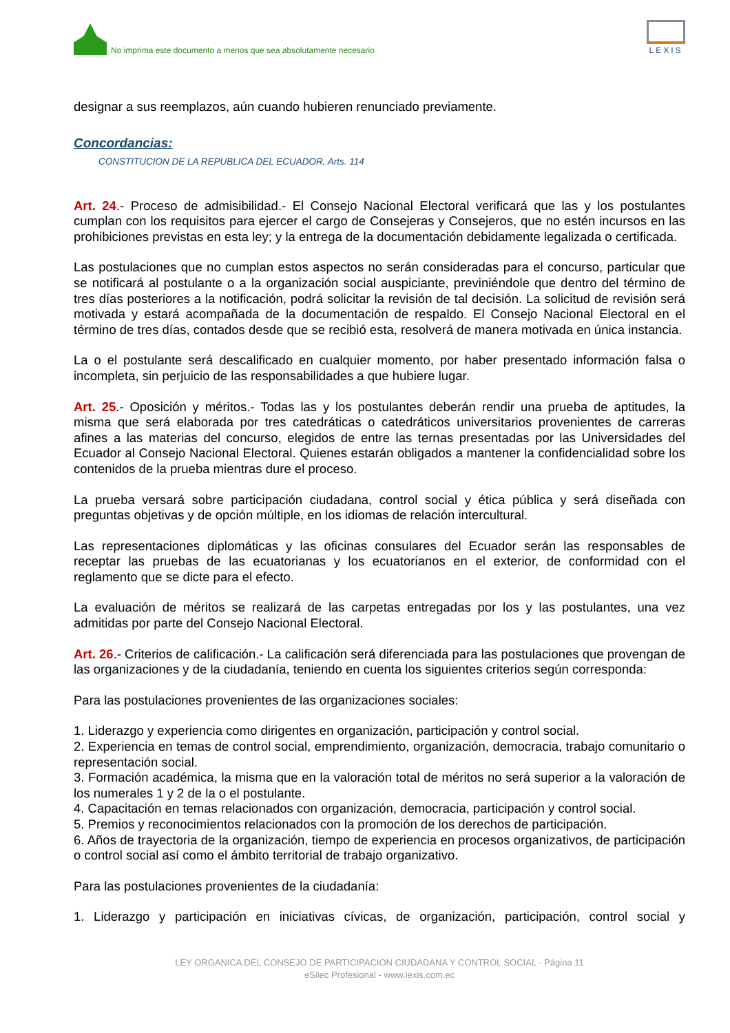No imprima este documento a menos que sea absolutamente necesario
LEXIS
designar a sus reemplazos, aún cuando hubieren renunciado previamente.
Concordancias:
CONSTITUCION DE LA REPUBLICA DEL ECUADOR, Arts. 114
Art. 24.- Proceso de admisibilidad.- El Consejo Nacional Electoral verificará que las y los postulantes cumplan con los requisitos para ejercer el cargo de Consejeras y Consejeros, que no estén incursos en las prohibiciones previstas en esta ley; y la entrega de la documentación debidamente legalizada o certificada.
Las postulaciones que no cumplan estos aspectos no serán consideradas para el concurso, particular que se notificará al postulante o a la organización social auspiciante, previniéndole que dentro del término de tres días posteriores a la notificación, podrá solicitar la revisión de tal decisión. La solicitud de revisión será motivada y estará acompañada de la documentación de respaldo. El Consejo Nacional Electoral en el término de tres días, contados desde que se recibió esta, resolverá de manera motivada en única instancia.
La o el postulante será descalificado en cualquier momento, por haber presentado información falsa o incompleta, sin perjuicio de las responsabilidades a que hubiere lugar.
Art. 25.- Oposición y méritos.- Todas las y los postulantes deberán rendir una prueba de aptitudes, la misma que será elaborada por tres catedráticas o catedráticos universitarios provenientes de carreras afines a las materias del concurso, elegidos de entre las ternas presentadas por las Universidades del Ecuador al Consejo Nacional Electoral. Quienes estarán obligados a mantener la confidencialidad sobre los contenidos de la prueba mientras dure el proceso.
La prueba versará sobre participación ciudadana, control social y ética pública y será diseñada con preguntas objetivas y de opción múltiple, en los idiomas de relación intercultural.
Las representaciones diplomáticas y las oficinas consulares del Ecuador serán las responsables de receptar las pruebas de las ecuatorianas y los ecuatorianos en el exterior, de conformidad con el reglamento que se dicte para el efecto.
La evaluación de méritos se realizará de las carpetas entregadas por los y las postulantes, una vez admitidas por parte del Consejo Nacional Electoral.
Art. 26.- Criterios de calificación.- La calificación será diferenciada para las postulaciones que provengan de las organizaciones y de la ciudadanía, teniendo en cuenta los siguientes criterios según corresponda:
Para las postulaciones provenientes de las organizaciones sociales:
1. Liderazgo y experiencia como dirigentes en organización, participación y control social.
2. Experiencia en temas de control social, emprendimiento, organización, democracia, trabajo comunitario o representación social.
3. Formación académica, la misma que en la valoración total de méritos no será superior a la valoración de los numerales 1 y 2 de la o el postulante.
4. Capacitación en temas relacionados con organización, democracia, participación y control social.
5. Premios y reconocimientos relacionados con la promoción de los derechos de participación.
6. Años de trayectoria de la organización, tiempo de experiencia en procesos organizativos, de participación o control social así como el ámbito territorial de trabajo organizativo.
Para las postulaciones provenientes de la ciudadanía:
1. Liderazgo y participación en iniciativas cívicas, de organización, participación, control social y
LEY ORGANICA DEL CONSEJO DE PARTICIPACION CIUDADANA Y CONTROL SOCIAL - Página 11
eSilec Profesional - www.lexis.com.ec